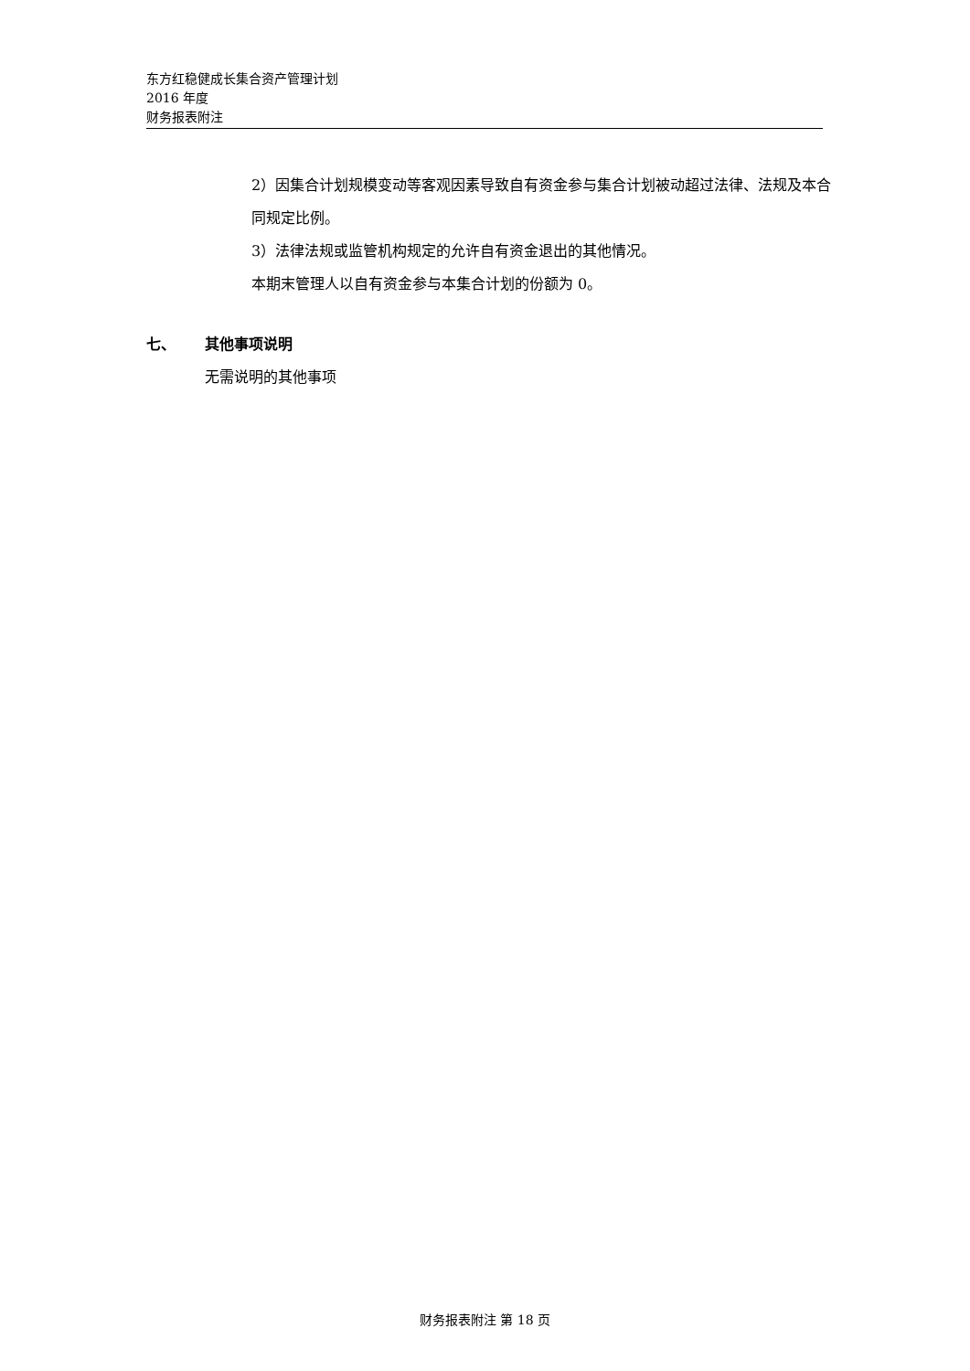东方红稳健成长集合资产管理计划
2016 年度
财务报表附注
2）因集合计划规模变动等客观因素导致自有资金参与集合计划被动超过法律、法规及本合同规定比例。
3）法律法规或监管机构规定的允许自有资金退出的其他情况。
本期末管理人以自有资金参与本集合计划的份额为 0。
七、 其他事项说明
无需说明的其他事项
财务报表附注 第 18 页